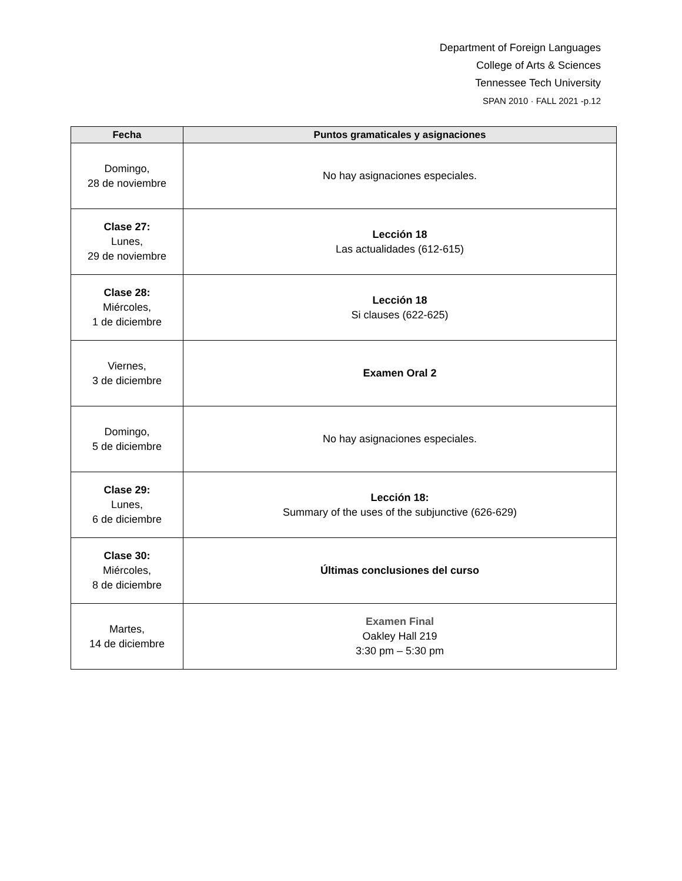Department of Foreign Languages
College of Arts & Sciences
Tennessee Tech University
SPAN 2010 · FALL 2021 -p.12
| Fecha | Puntos gramaticales y asignaciones |
| --- | --- |
| Domingo, 28 de noviembre | No hay asignaciones especiales. |
| Clase 27: Lunes, 29 de noviembre | Lección 18 Las actualidades (612-615) |
| Clase 28: Miércoles, 1 de diciembre | Lección 18 Si clauses (622-625) |
| Viernes, 3 de diciembre | Examen Oral 2 |
| Domingo, 5 de diciembre | No hay asignaciones especiales. |
| Clase 29: Lunes, 6 de diciembre | Lección 18: Summary of the uses of the subjunctive (626-629) |
| Clase 30: Miércoles, 8 de diciembre | Últimas conclusiones del curso |
| Martes, 14 de diciembre | Examen Final Oakley Hall 219 3:30 pm – 5:30 pm |